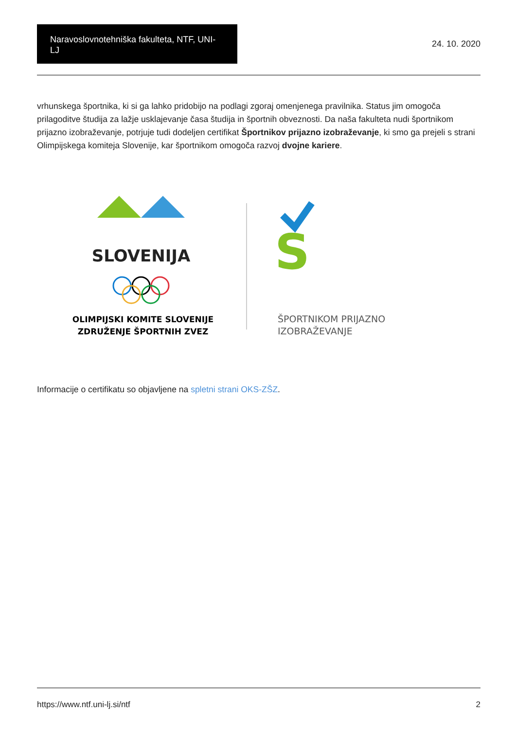Naravoslovnotehniška fakulteta, NTF, UNI-LJ
24. 10. 2020
vrhunskega športnika, ki si ga lahko pridobijo na podlagi zgoraj omenjenega pravilnika. Status jim omogoča prilagoditve študija za lažje usklajevanje časa študija in športnih obveznosti. Da naša fakulteta nudi športnikom prijazno izobraževanje, potrjuje tudi dodeljen certifikat Športnikov prijazno izobraževanje, ki smo ga prejeli s strani Olimpijskega komiteja Slovenije, kar športnikom omogoča razvoj dvojne kariere.
SLOVENIJA
OLIMPIJSKI KOMITE SLOVENIJE
ZDRUŽENJE ŠPORTNIH ZVEZ
S
ŠPORTNIKOM PRIJAZNO
IZOBRAŽEVANJE
Informacije o certifikatu so objavljene na spletni strani OKS-ZŠZ.
https://www.ntf.uni-lj.si/ntf 2